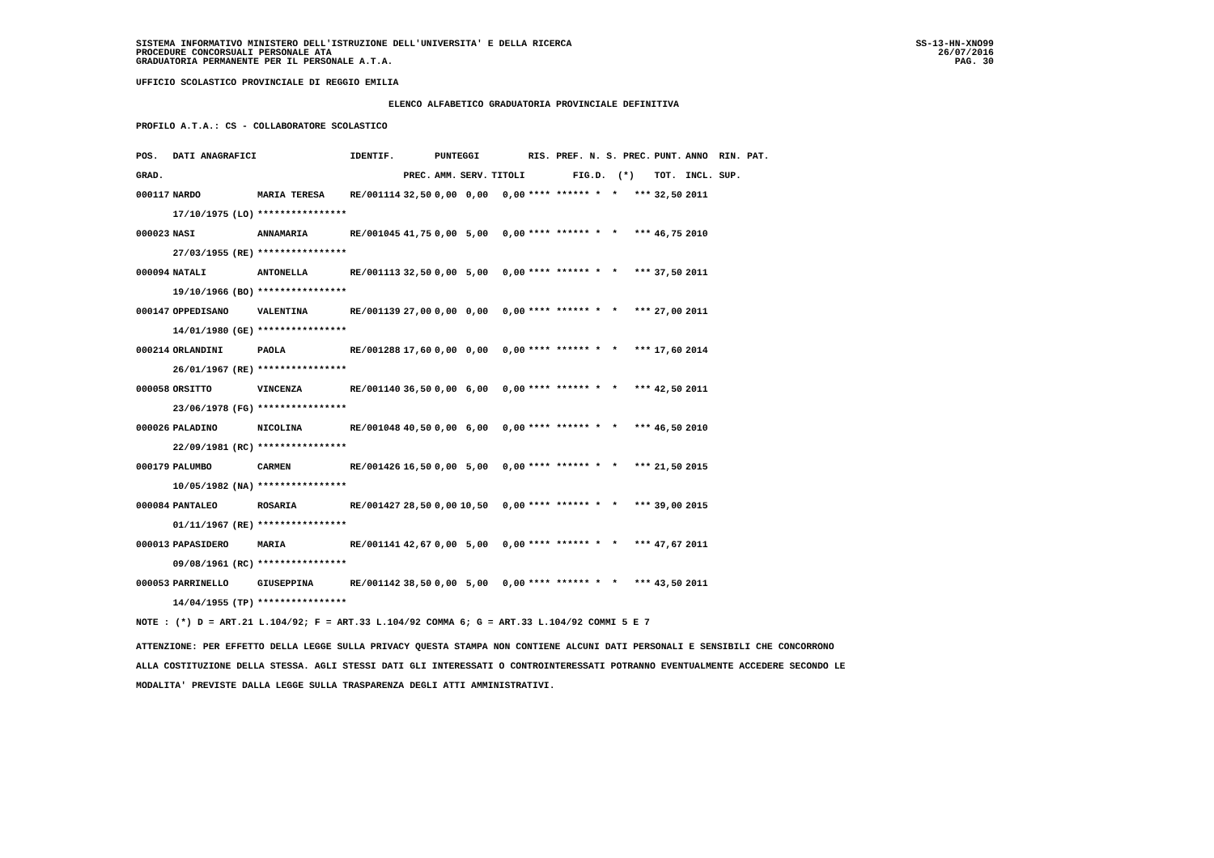SISTEMA INFORMATIVO MINISTERO DELL'ISTRUZIONE DELL'UNIVERSITA' E DELLA RICERCA
PROCEDURE CONCORSUALI PERSONALE ATA
GRADUATORIA PERMANENTE PER IL PERSONALE A.T.A.
SS-13-HN-XNO99
26/07/2016
PAG. 30
UFFICIO SCOLASTICO PROVINCIALE DI REGGIO EMILIA
ELENCO ALFABETICO GRADUATORIA PROVINCIALE DEFINITIVA
PROFILO A.T.A.: CS - COLLABORATORE SCOLASTICO
| POS. | DATI ANAGRAFICI | | | IDENTIF. | | PUNTEGGI | | | RIS. PREF. N. S. PREC. | PUNT. | ANNO RIN. PAT. |
| --- | --- | --- | --- | --- | --- | --- | --- | --- | --- | --- | --- |
| GRAD. | | | | | PREC. | AMM. | SERV. | TITOLI | FIG.D. (*) | TOT. | INCL. SUP. |
| 000117 | NARDO | | MARIA TERESA | RE/001114 | 32,50 | 0,00 | 0,00 | 0,00 | **** ****** * * *** | 32,50 | 2011 |
| | 17/10/1975 | (LO) | **************** | | | | | | | | |
| 000023 | NASI | | ANNAMARIA | RE/001045 | 41,75 | 0,00 | 5,00 | 0,00 | **** ****** * * *** | 46,75 | 2010 |
| | 27/03/1955 | (RE) | **************** | | | | | | | | |
| 000094 | NATALI | | ANTONELLA | RE/001113 | 32,50 | 0,00 | 5,00 | 0,00 | **** ****** * * *** | 37,50 | 2011 |
| | 19/10/1966 | (BO) | **************** | | | | | | | | |
| 000147 | OPPEDISANO | | VALENTINA | RE/001139 | 27,00 | 0,00 | 0,00 | 0,00 | **** ****** * * *** | 27,00 | 2011 |
| | 14/01/1980 | (GE) | **************** | | | | | | | | |
| 000214 | ORLANDINI | | PAOLA | RE/001288 | 17,60 | 0,00 | 0,00 | 0,00 | **** ****** * * *** | 17,60 | 2014 |
| | 26/01/1967 | (RE) | **************** | | | | | | | | |
| 000058 | ORSITTO | | VINCENZA | RE/001140 | 36,50 | 0,00 | 6,00 | 0,00 | **** ****** * * *** | 42,50 | 2011 |
| | 23/06/1978 | (FG) | **************** | | | | | | | | |
| 000026 | PALADINO | | NICOLINA | RE/001048 | 40,50 | 0,00 | 6,00 | 0,00 | **** ****** * * *** | 46,50 | 2010 |
| | 22/09/1981 | (RC) | **************** | | | | | | | | |
| 000179 | PALUMBO | | CARMEN | RE/001426 | 16,50 | 0,00 | 5,00 | 0,00 | **** ****** * * *** | 21,50 | 2015 |
| | 10/05/1982 | (NA) | **************** | | | | | | | | |
| 000084 | PANTALEO | | ROSARIA | RE/001427 | 28,50 | 0,00 | 10,50 | 0,00 | **** ****** * * *** | 39,00 | 2015 |
| | 01/11/1967 | (RE) | **************** | | | | | | | | |
| 000013 | PAPASIDERO | | MARIA | RE/001141 | 42,67 | 0,00 | 5,00 | 0,00 | **** ****** * * *** | 47,67 | 2011 |
| | 09/08/1961 | (RC) | **************** | | | | | | | | |
| 000053 | PARRINELLO | | GIUSEPPINA | RE/001142 | 38,50 | 0,00 | 5,00 | 0,00 | **** ****** * * *** | 43,50 | 2011 |
| | 14/04/1955 | (TP) | **************** | | | | | | | | |
NOTE : (*) D = ART.21 L.104/92; F = ART.33 L.104/92 COMMA 6; G = ART.33 L.104/92 COMMI 5 E 7
ATTENZIONE: PER EFFETTO DELLA LEGGE SULLA PRIVACY QUESTA STAMPA NON CONTIENE ALCUNI DATI PERSONALI E SENSIBILI CHE CONCORRONO
ALLA COSTITUZIONE DELLA STESSA. AGLI STESSI DATI GLI INTERESSATI O CONTROINTERESSATI POTRANNO EVENTUALMENTE ACCEDERE SECONDO LE
MODALITA' PREVISTE DALLA LEGGE SULLA TRASPARENZA DEGLI ATTI AMMINISTRATIVI.